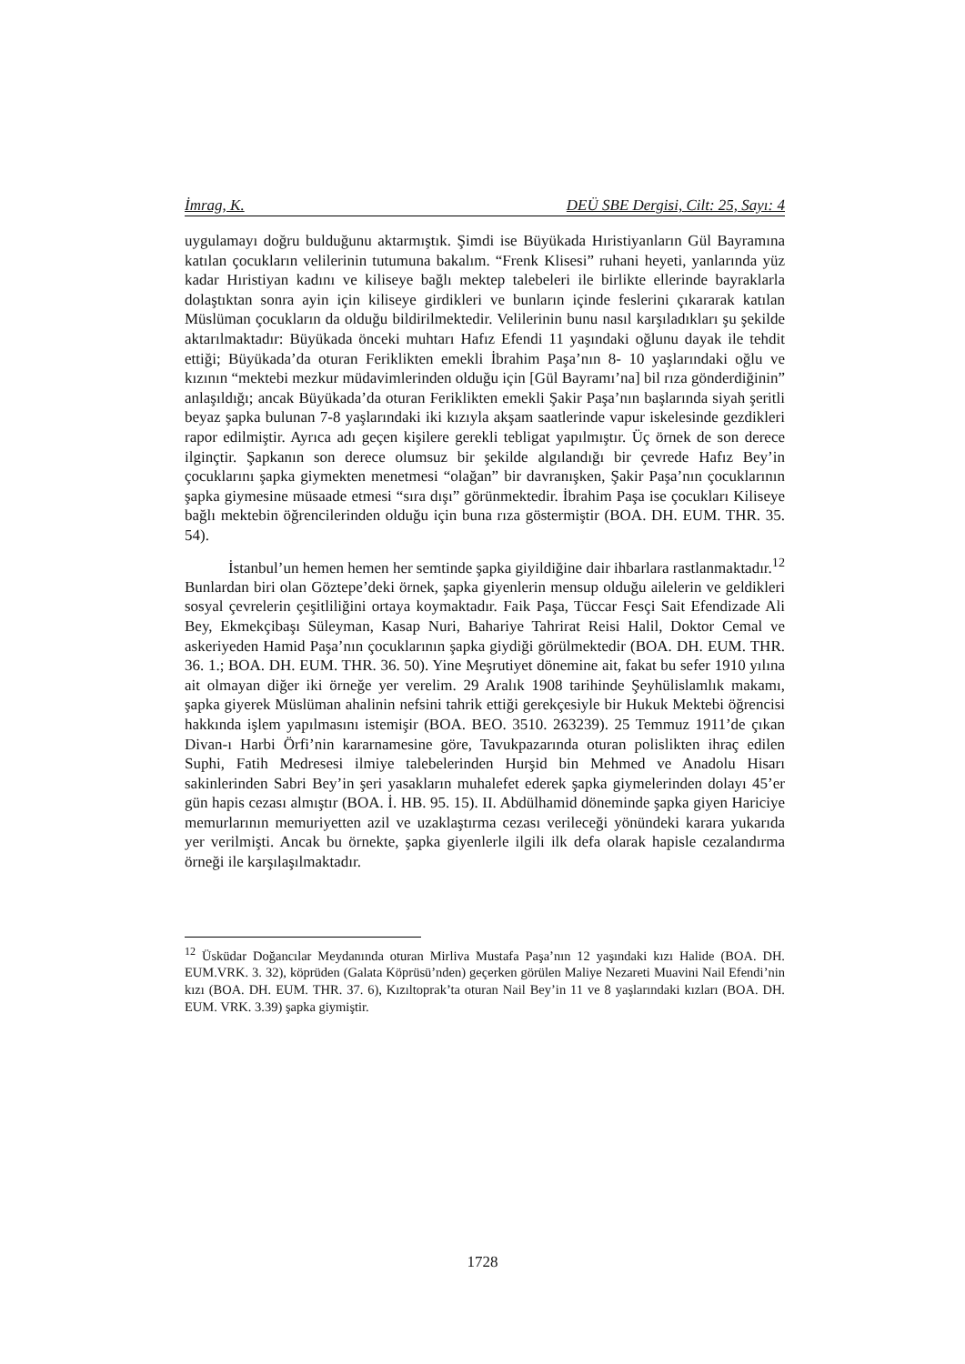İmrag, K. DEÜ SBE Dergisi, Cilt: 25, Sayı: 4
uygulamayı doğru bulduğunu aktarmıştık. Şimdi ise Büyükada Hıristiyanların Gül Bayramına katılan çocukların velilerinin tutumuna bakalım. “Frenk Klisesi” ruhani heyeti, yanlarında yüz kadar Hıristiyan kadını ve kiliseye bağlı mektep talebeleri ile birlikte ellerinde bayraklarla dolaştıktan sonra ayin için kiliseye girdikleri ve bunların içinde feslerini çıkararak katılan Müslüman çocukların da olduğu bildirilmektedir. Velilerinin bunu nasıl karşıladıkları şu şekilde aktarılmaktadır: Büyükada önceki muhtarı Hafız Efendi 11 yaşındaki oğlunu dayak ile tehdit ettiği; Büyükada’da oturan Feriklikten emekli İbrahim Paşa’nın 8- 10 yaşlarındaki oğlu ve kızının “mektebi mezkur müdavimlerinden olduğu için [Gül Bayramı’na] bil rıza gönderdiğinin” anlaşıldığı; ancak Büyükada’da oturan Feriklikten emekli Şakir Paşa’nın başlarında siyah şeritli beyaz şapka bulunan 7-8 yaşlarındaki iki kızıyla akşam saatlerinde vapur iskelesinde gezdikleri rapor edilmiştir. Ayrıca adı geçen kişilere gerekli tebligat yapılmıştır. Üç örnek de son derece ilginçtir. Şapkanın son derece olumsuz bir şekilde algılandığı bir çevrede Hafız Bey’in çocuklarını şapka giymekten menetmesi “olağan” bir davranışken, Şakir Paşa’nın çocuklarının şapka giymesine müsaade etmesi “sıra dışı” görünmektedir. İbrahim Paşa ise çocukları Kiliseye bağlı mektebin öğrencilerinden olduğu için buna rıza göstermiştir (BOA. DH. EUM. THR. 35. 54).
İstanbul’un hemen hemen her semtinde şapka giyildiğine dair ihbarlara rastlanmaktadır.<sup>12</sup> Bunlardan biri olan Göztepe’deki örnek, şapka giyenlerin mensup olduğu ailelerin ve geldikleri sosyal çevrelerin çeşitliliğini ortaya koymaktadır. Faik Paşa, Tüccar Fesçi Sait Efendizade Ali Bey, Ekmekçibaşı Süleyman, Kasap Nuri, Bahariye Tahrirat Reisi Halil, Doktor Cemal ve askeriyeden Hamid Paşa’nın çocuklarının şapka giydiği görülmektedir (BOA. DH. EUM. THR. 36. 1.; BOA. DH. EUM. THR. 36. 50). Yine Meşrutiyet dönemine ait, fakat bu sefer 1910 yılına ait olmayan diğer iki örneğe yer verelim. 29 Aralık 1908 tarihinde Şeyhülislamlık makamı, şapka giyerek Müslüman ahalinin nefsini tahrik ettiği gerekçesiyle bir Hukuk Mektebi öğrencisi hakkında işlem yapılmasını istemişir (BOA. BEO. 3510. 263239). 25 Temmuz 1911’de çıkan Divan-ı Harbi Örfi’nin kararnamesine göre, Tavukpazarında oturan polislikten ihraç edilen Suphi, Fatih Medresesi ilmiye talebelerinden Hurşid bin Mehmed ve Anadolu Hisarı sakinlerinden Sabri Bey’in şeri yasakların muhalefet ederek şapka giymelerinden dolayı 45’er gün hapis cezası almıştır (BOA. İ. HB. 95. 15). II. Abdülhamid döneminde şapka giyen Hariciye memurlarının memuriyetten azil ve uzaklaştırma cezası verileceği yönündeki karara yukarıda yer verilmişti. Ancak bu örnekte, şapka giyenlerle ilgili ilk defa olarak hapisle cezalandırma örneği ile karşılaşılmaktadır.
<sup>12</sup> Üsküdar Doğancılar Meydanında oturan Mirliva Mustafa Paşa’nın 12 yaşındaki kızı Halide (BOA. DH. EUM.VRK. 3. 32), köprüden (Galata Köprüsü’nden) geçerken görülen Maliye Nezareti Muavini Nail Efendi’nin kızı (BOA. DH. EUM. THR. 37. 6), Kızıltoprak’ta oturan Nail Bey’in 11 ve 8 yaşlarındaki kızları (BOA. DH. EUM. VRK. 3.39) şapka giymiştir.
1728